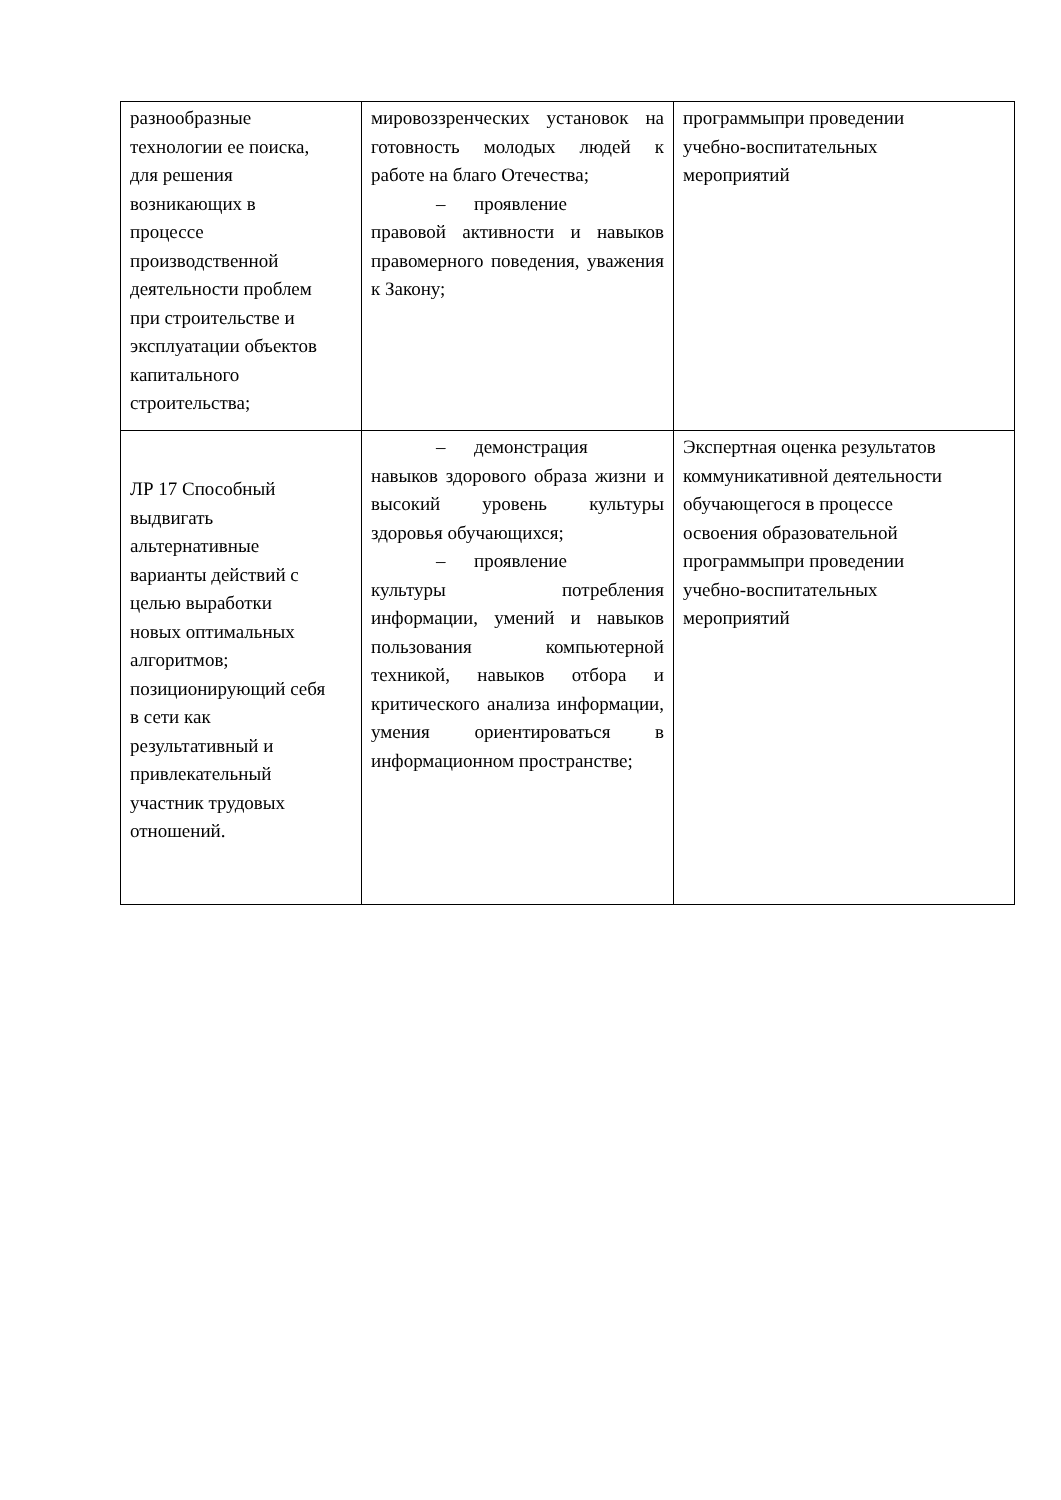| разнообразные технологии ее поиска, для решения возникающих в процессе производственной деятельности проблем при строительстве и эксплуатации объектов капитального строительства; | мировоззренческих установок на готовность молодых людей к работе на благо Отечества; – проявление правовой активности и навыков правомерного поведения, уважения к Закону; | программыпри проведении учебно-воспитательных мероприятий |
| ЛР 17 Способный выдвигать альтернативные варианты действий с целью выработки новых оптимальных алгоритмов; позиционирующий себя в сети как результативный и привлекательный участник трудовых отношений. | – демонстрация навыков здорового образа жизни и высокий уровень культуры здоровья обучающихся; – проявление культуры потребления информации, умений и навыков пользования компьютерной техникой, навыков отбора и критического анализа информации, умения ориентироваться в информационном пространстве; | Экспертная оценка результатов коммуникативной деятельности обучающегося в процессе освоения образовательной программыпри проведении учебно-воспитательных мероприятий |